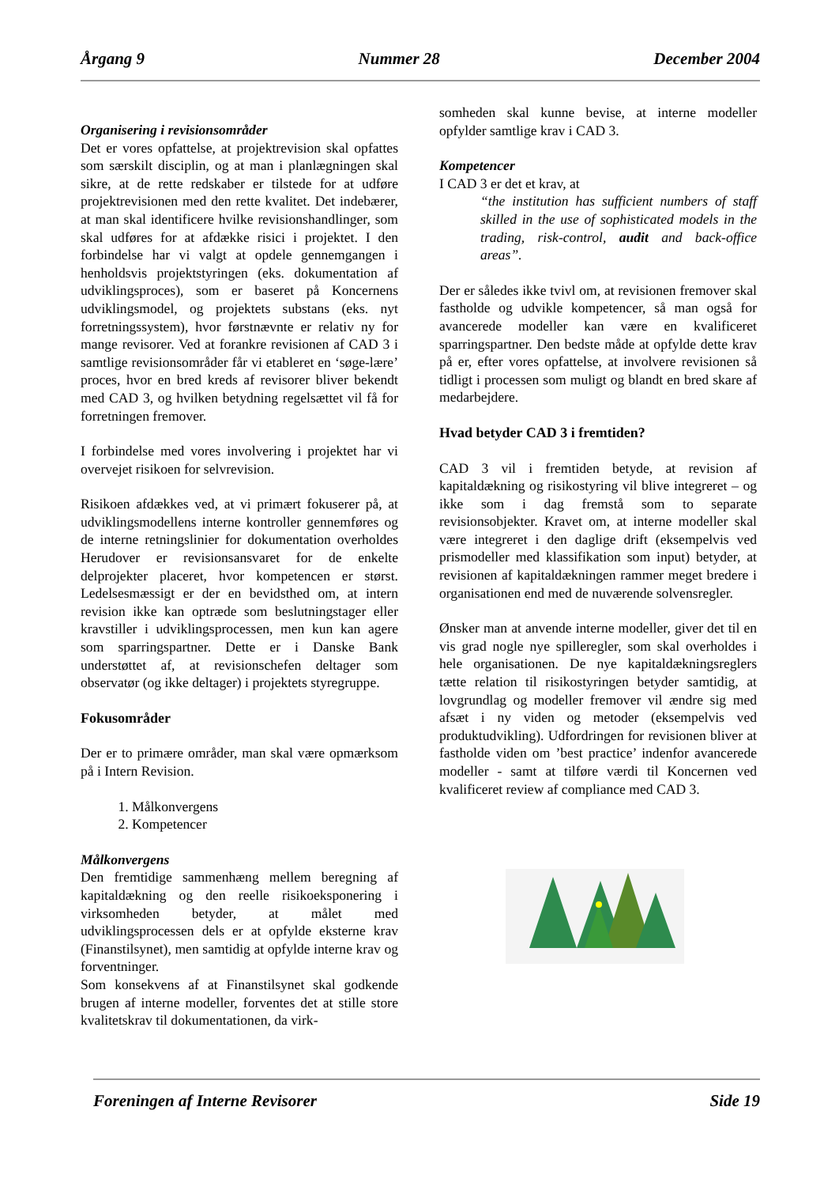Årgang 9 Nummer 28 December 2004
Organisering i revisionsområder
Det er vores opfattelse, at projektrevision skal opfattes som særskilt disciplin, og at man i planlægningen skal sikre, at de rette redskaber er tilstede for at udføre projektrevisionen med den rette kvalitet. Det indebærer, at man skal identificere hvilke revisionshandlinger, som skal udføres for at afdække risici i projektet. I den forbindelse har vi valgt at opdele gennemgangen i henholdsvis projektstyringen (eks. dokumentation af udviklingsproces), som er baseret på Koncernens udviklingsmodel, og projektets substans (eks. nyt forretningssystem), hvor førstnævnte er relativ ny for mange revisorer. Ved at forankre revisionen af CAD 3 i samtlige revisionsområder får vi etableret en ‘søge-lære’ proces, hvor en bred kreds af revisorer bliver bekendt med CAD 3, og hvilken betydning regelsættet vil få for forretningen fremover.
I forbindelse med vores involvering i projektet har vi overvejet risikoen for selvrevision.
Risikoen afdækkes ved, at vi primært fokuserer på, at udviklingsmodellens interne kontroller gennemføres og de interne retningslinier for dokumentation overholdes Herudover er revisionsansvaret for de enkelte delprojekter placeret, hvor kompetencen er størst. Ledelsesmæssigt er der en bevidsthed om, at intern revision ikke kan optræde som beslutningstager eller kravstiller i udviklingsprocessen, men kun kan agere som sparringspartner. Dette er i Danske Bank understøttet af, at revisionschefen deltager som observatør (og ikke deltager) i projektets styregruppe.
Fokusområder
Der er to primære områder, man skal være opmærksom på i Intern Revision.
1. Målkonvergens
2. Kompetencer
Målkonvergens
Den fremtidige sammenhæng mellem beregning af kapitaldækning og den reelle risikoeksponering i virksomheden betyder, at målet med udviklingsprocessen dels er at opfylde eksterne krav (Finanstilsynet), men samtidig at opfylde interne krav og forventninger.
Som konsekvens af at Finanstilsynet skal godkende brugen af interne modeller, forventes det at stille store kvalitetskrav til dokumentationen, da virk-
somheden skal kunne bevise, at interne modeller opfylder samtlige krav i CAD 3.
Kompetencer
I CAD 3 er det et krav, at
“the institution has sufficient numbers of staff skilled in the use of sophisticated models in the trading, risk-control, audit and back-office areas”.
Der er således ikke tvivl om, at revisionen fremover skal fastholde og udvikle kompetencer, så man også for avancerede modeller kan være en kvalificeret sparringspartner. Den bedste måde at opfylde dette krav på er, efter vores opfattelse, at involvere revisionen så tidligt i processen som muligt og blandt en bred skare af medarbejdere.
Hvad betyder CAD 3 i fremtiden?
CAD 3 vil i fremtiden betyde, at revision af kapitaldækning og risikostyring vil blive integreret – og ikke som i dag fremstå som to separate revisionsobjekter. Kravet om, at interne modeller skal være integreret i den daglige drift (eksempelvis ved prismodeller med klassifikation som input) betyder, at revisionen af kapitaldækningen rammer meget bredere i organisationen end med de nuværende solvensregler.
Ønsker man at anvende interne modeller, giver det til en vis grad nogle nye spilleregler, som skal overholdes i hele organisationen. De nye kapitaldækningsreglers tætte relation til risikostyringen betyder samtidig, at lovgrundlag og modeller fremover vil ændre sig med afsæt i ny viden og metoder (eksempelvis ved produktudvikling). Udfordringen for revisionen bliver at fastholde viden om ’best practice’ indenfor avancerede modeller - samt at tilføre værdi til Koncernen ved kvalificeret review af compliance med CAD 3.
Foreningen af Interne Revisorer Side 19